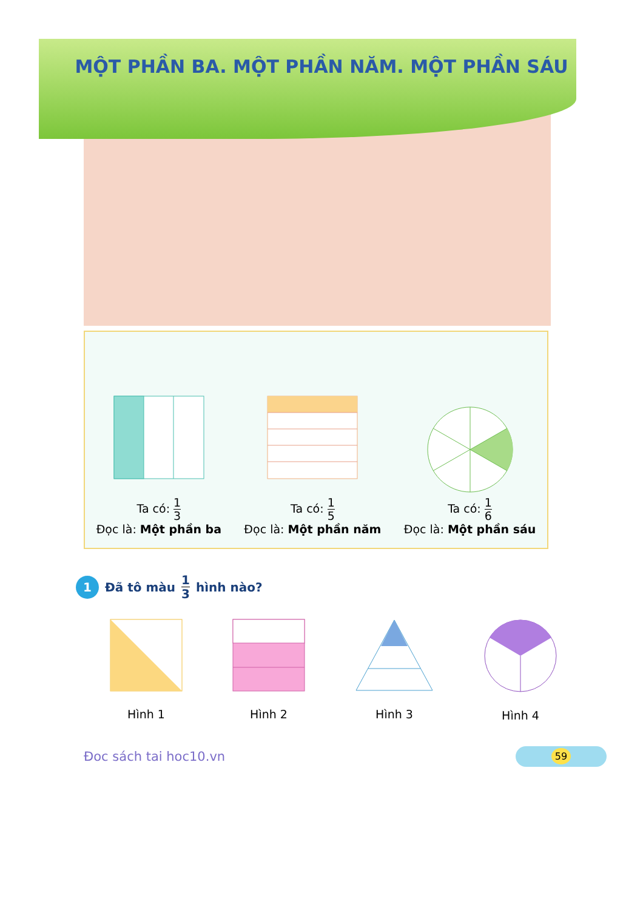MỘT PHẦN BA. MỘT PHẦN NĂM. MỘT PHẦN SÁU
Ta có: 1 3
Đọc là: Một phần ba
Ta có: 1 5
Đọc là: Một phần năm
Ta có: 1 6
Đọc là: Một phần sáu
1 Đã tô màu 1 3 hình nào?
Hình 1
Hình 2
Hình 3
Hình 4
Đoc sách tai hoc10.vn
59